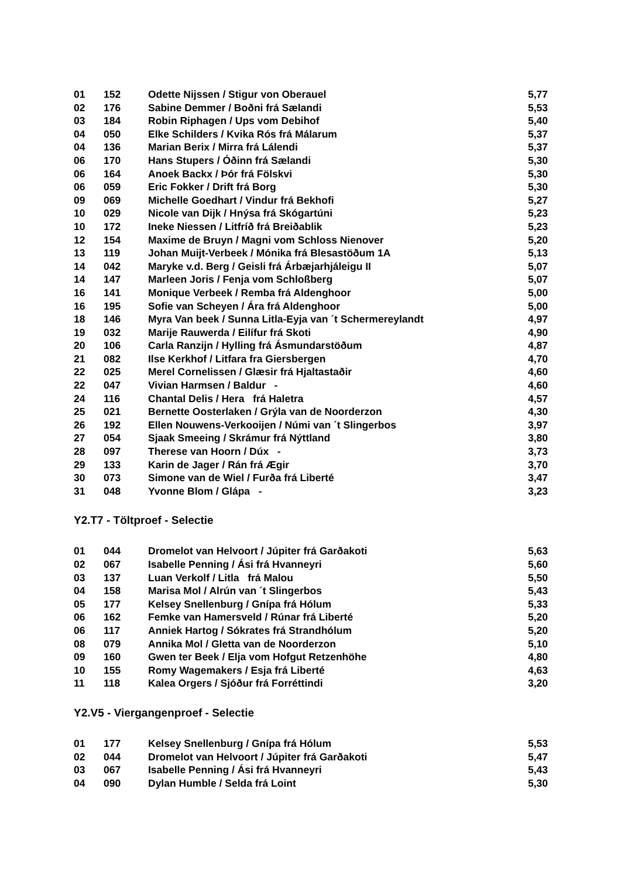| 01 | 152 | Odette Nijssen / Stigur von Oberauel | 5,77 |
| 02 | 176 | Sabine Demmer / Boðni frá Sælandi | 5,53 |
| 03 | 184 | Robin Riphagen / Ups vom Debihof | 5,40 |
| 04 | 050 | Elke Schilders / Kvika Rós frá Málarum | 5,37 |
| 04 | 136 | Marian Berix / Mirra frá Lálendi | 5,37 |
| 06 | 170 | Hans Stupers / Óðinn frá Sælandi | 5,30 |
| 06 | 164 | Anoek Backx / Þór frá Fölskvi | 5,30 |
| 06 | 059 | Eric Fokker / Drift frá Borg | 5,30 |
| 09 | 069 | Michelle Goedhart / Vindur frá Bekhofi | 5,27 |
| 10 | 029 | Nicole van Dijk / Hnýsa frá Skógartúni | 5,23 |
| 10 | 172 | Ineke Niessen / Litfríð frá Breiðablik | 5,23 |
| 12 | 154 | Maxime de Bruyn / Magni vom Schloss Nienover | 5,20 |
| 13 | 119 | Johan Muijt-Verbeek / Mónika frá Blesastöðum 1A | 5,13 |
| 14 | 042 | Maryke v.d. Berg / Geisli frá Árbæjarhjáleigu II | 5,07 |
| 14 | 147 | Marleen Joris / Fenja vom Schloßberg | 5,07 |
| 16 | 141 | Monique Verbeek / Remba frá Aldenghoor | 5,00 |
| 16 | 195 | Sofie van Scheyen / Ára frá Aldenghoor | 5,00 |
| 18 | 146 | Myra Van beek / Sunna Litla-Eyja van ´t Schermereylandt | 4,97 |
| 19 | 032 | Marije Rauwerda / Eilífur frá Skoti | 4,90 |
| 20 | 106 | Carla Ranzijn / Hylling frá Ásmundarstöðum | 4,87 |
| 21 | 082 | Ilse Kerkhof / Litfara fra Giersbergen | 4,70 |
| 22 | 025 | Merel Cornelissen / Glæsir frá Hjaltastaðir | 4,60 |
| 22 | 047 | Vivian Harmsen / Baldur - | 4,60 |
| 24 | 116 | Chantal Delis / Hera frá Haletra | 4,57 |
| 25 | 021 | Bernette Oosterlaken / Grýla van de Noorderzon | 4,30 |
| 26 | 192 | Ellen Nouwens-Verkooijen / Númi van ´t Slingerbos | 3,97 |
| 27 | 054 | Sjaak Smeeing / Skrámur frá Nýttland | 3,80 |
| 28 | 097 | Therese van Hoorn / Dúx - | 3,73 |
| 29 | 133 | Karin de Jager / Rán frá Ægir | 3,70 |
| 30 | 073 | Simone van de Wiel / Furða frá Liberté | 3,47 |
| 31 | 048 | Yvonne Blom / Glápa - | 3,23 |
Y2.T7 - Töltproef - Selectie
| 01 | 044 | Dromelot van Helvoort / Júpiter frá Garðakoti | 5,63 |
| 02 | 067 | Isabelle Penning / Ási frá Hvanneyri | 5,60 |
| 03 | 137 | Luan Verkolf / Litla frá Malou | 5,50 |
| 04 | 158 | Marisa Mol / Alrún van ´t Slingerbos | 5,43 |
| 05 | 177 | Kelsey Snellenburg / Gnípa frá Hólum | 5,33 |
| 06 | 162 | Femke van Hamersveld / Rúnar frá Liberté | 5,20 |
| 06 | 117 | Anniek Hartog / Sókrates frá Strandhólum | 5,20 |
| 08 | 079 | Annika Mol / Gletta van de Noorderzon | 5,10 |
| 09 | 160 | Gwen ter Beek / Elja vom Hofgut Retzenhöhe | 4,80 |
| 10 | 155 | Romy Wagemakers / Esja frá Liberté | 4,63 |
| 11 | 118 | Kalea Orgers / Sjóður frá Forréttindi | 3,20 |
Y2.V5 - Viergangenproef - Selectie
| 01 | 177 | Kelsey Snellenburg / Gnípa frá Hólum | 5,53 |
| 02 | 044 | Dromelot van Helvoort / Júpiter frá Garðakoti | 5,47 |
| 03 | 067 | Isabelle Penning / Ási frá Hvanneyri | 5,43 |
| 04 | 090 | Dylan Humble / Selda frá Loint | 5,30 |